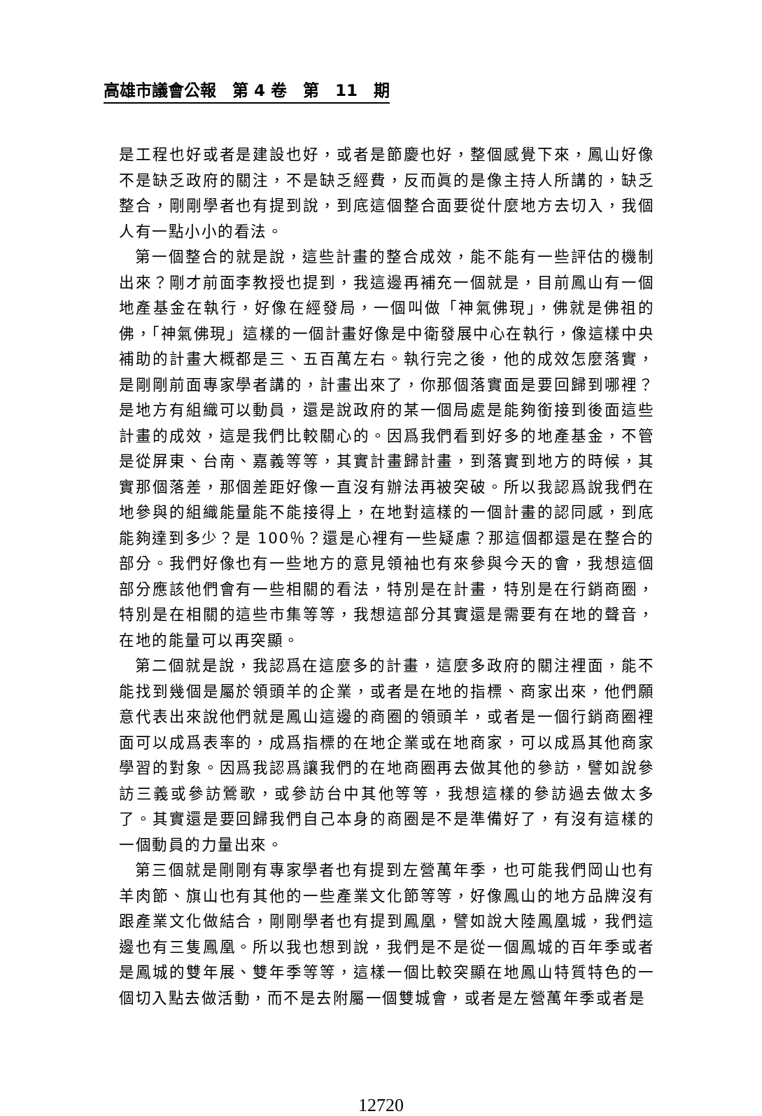高雄市議會公報　第 4 卷　第　11　期
是工程也好或者是建設也好，或者是節慶也好，整個感覺下來，鳳山好像不是缺乏政府的關注，不是缺乏經費，反而眞的是像主持人所講的，缺乏整合，剛剛學者也有提到說，到底這個整合面要從什麼地方去切入，我個人有一點小小的看法。
第一個整合的就是說，這些計畫的整合成效，能不能有一些評估的機制出來？剛才前面李教授也提到，我這邊再補充一個就是，目前鳳山有一個地產基金在執行，好像在經發局，一個叫做「神氣佛現」，佛就是佛祖的佛，「神氣佛現」這樣的一個計畫好像是中衛發展中心在執行，像這樣中央補助的計畫大概都是三、五百萬左右。執行完之後，他的成效怎麼落實，是剛剛前面專家學者講的，計畫出來了，你那個落實面是要回歸到哪裡？是地方有組織可以動員，還是說政府的某一個局處是能夠銜接到後面這些計畫的成效，這是我們比較關心的。因爲我們看到好多的地產基金，不管是從屏東、台南、嘉義等等，其實計畫歸計畫，到落實到地方的時候，其實那個落差，那個差距好像一直沒有辦法再被突破。所以我認爲說我們在地參與的組織能量能不能接得上，在地對這樣的一個計畫的認同感，到底能夠達到多少？是 100％？還是心裡有一些疑慮？那這個都還是在整合的部分。我們好像也有一些地方的意見領袖也有來參與今天的會，我想這個部分應該他們會有一些相關的看法，特別是在計畫，特別是在行銷商圈，特別是在相關的這些市集等等，我想這部分其實還是需要有在地的聲音，在地的能量可以再突顯。
第二個就是說，我認爲在這麼多的計畫，這麼多政府的關注裡面，能不能找到幾個是屬於領頭羊的企業，或者是在地的指標、商家出來，他們願意代表出來說他們就是鳳山這邊的商圈的領頭羊，或者是一個行銷商圈裡面可以成爲表率的，成爲指標的在地企業或在地商家，可以成爲其他商家學習的對象。因爲我認爲讓我們的在地商圈再去做其他的參訪，譬如說參訪三義或參訪鶯歌，或參訪台中其他等等，我想這樣的參訪過去做太多了。其實還是要回歸我們自己本身的商圈是不是準備好了，有沒有這樣的一個動員的力量出來。
第三個就是剛剛有專家學者也有提到左營萬年季，也可能我們岡山也有羊肉節、旗山也有其他的一些產業文化節等等，好像鳳山的地方品牌沒有跟產業文化做結合，剛剛學者也有提到鳳凰，譬如說大陸鳳凰城，我們這邊也有三隻鳳凰。所以我也想到說，我們是不是從一個鳳城的百年季或者是鳳城的雙年展、雙年季等等，這樣一個比較突顯在地鳳山特質特色的一個切入點去做活動，而不是去附屬一個雙城會，或者是左營萬年季或者是
12720